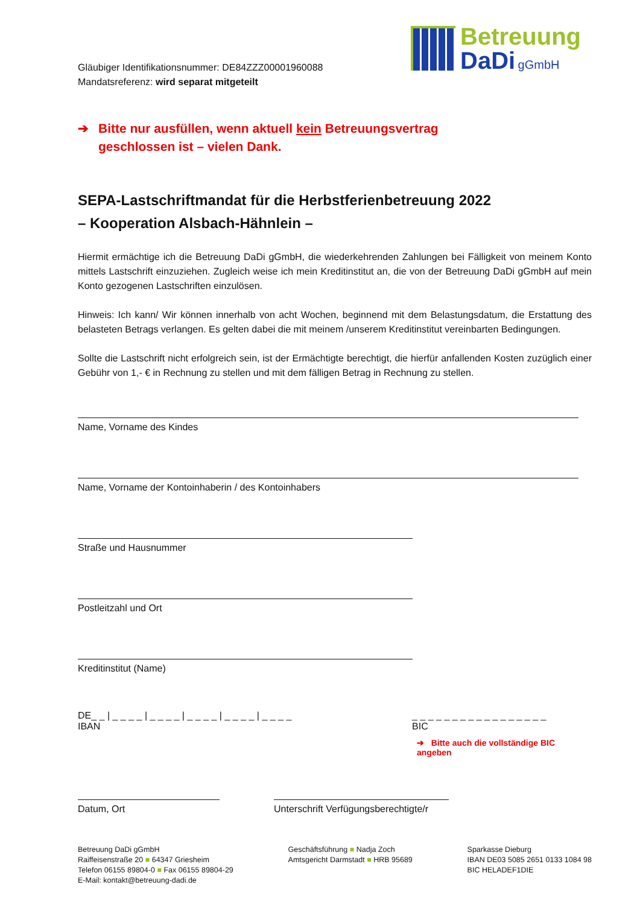Gläubiger Identifikationsnummer: DE84ZZZ00001960088
Mandatsreferenz: wird separat mitgeteilt
Betreuung
DaDi gGmbH
➔ Bitte nur ausfüllen, wenn aktuell kein Betreuungsvertrag
geschlossen ist – vielen Dank.
SEPA-Lastschriftmandat für die Herbstferienbetreuung 2022
– Kooperation Alsbach-Hähnlein –
Hiermit ermächtige ich die Betreuung DaDi gGmbH, die wiederkehrenden Zahlungen bei Fälligkeit von meinem Konto mittels Lastschrift einzuziehen. Zugleich weise ich mein Kreditinstitut an, die von der Betreuung DaDi gGmbH auf mein Konto gezogenen Lastschriften einzulösen.
Hinweis: Ich kann/ Wir können innerhalb von acht Wochen, beginnend mit dem Belastungsdatum, die Erstattung des belasteten Betrags verlangen. Es gelten dabei die mit meinem /unserem Kreditinstitut vereinbarten Bedingungen.
Sollte die Lastschrift nicht erfolgreich sein, ist der Ermächtigte berechtigt, die hierfür anfallenden Kosten zuzüglich einer Gebühr von 1,- € in Rechnung zu stellen und mit dem fälligen Betrag in Rechnung zu stellen.
Name, Vorname des Kindes
Name, Vorname der Kontoinhaberin / des Kontoinhabers
Straße und Hausnummer
Postleitzahl und Ort
Kreditinstitut (Name)
DE_ _ | _ _ _ _ | _ _ _ _ | _ _ _ _ | _ _ _ _ | _ _ _ _
IBAN
_ _ _ _ _ _ _ _ _ _ _ _ _ _ _ _ _
BIC
➔ Bitte auch die vollständige BIC angeben
Datum, Ort Unterschrift Verfügungsberechtigte/r
Betreuung DaDi gGmbH
Raiffeisenstraße 20 ■ 64347 Griesheim
Telefon 06155 89804-0 ■ Fax 06155 89804-29
E-Mail: kontakt@betreuung-dadi.de
Geschäftsführung ■ Nadja Zoch
Amtsgericht Darmstadt ■ HRB 95689
Sparkasse Dieburg
IBAN DE03 5085 2651 0133 1084 98
BIC HELADEF1DIE